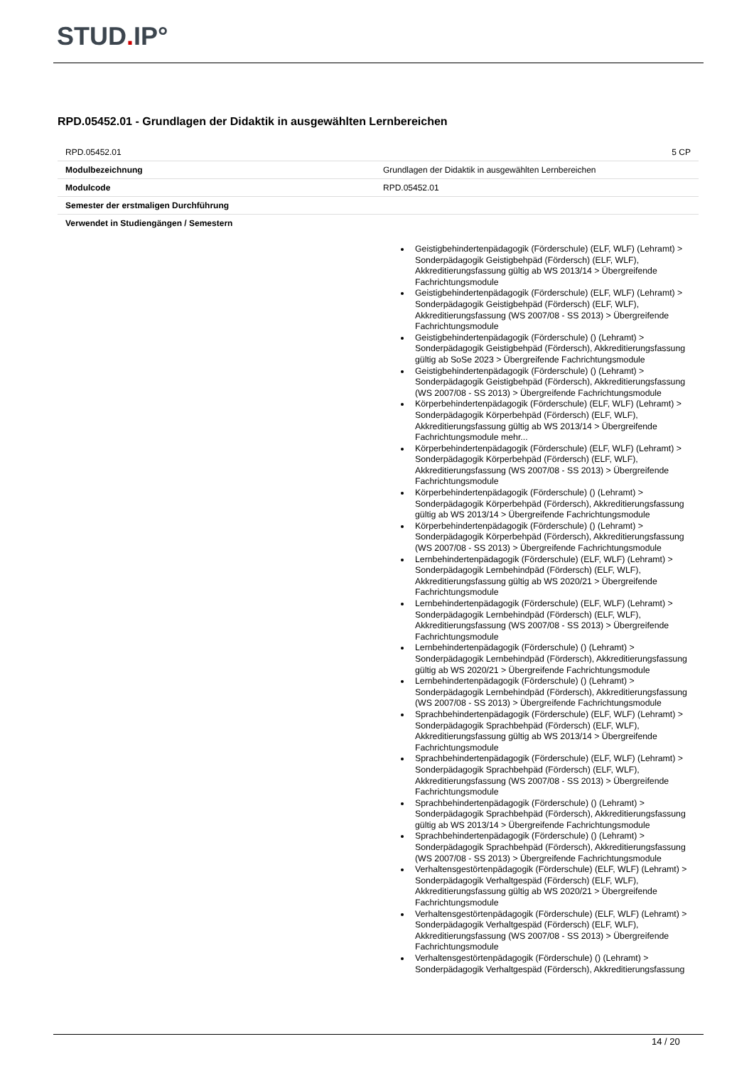STUD. IP°
RPD.05452.01 - Grundlagen der Didaktik in ausgewählten Lernbereichen
| RPD.05452.01 | 5 CP |
| Modulbezeichnung | Grundlagen der Didaktik in ausgewählten Lernbereichen |
| Modulcode | RPD.05452.01 |
| Semester der erstmaligen Durchführung | |
| Verwendet in Studiengängen / Semestern | |
| | Geistigbehindertenpädagogik (Förderschule) (ELF, WLF) (Lehramt) > Sonderpädagogik Geistigbehpäd (Fördersch) (ELF, WLF), Akkreditierungsfassung gültig ab WS 2013/14 > Übergreifende Fachrichtungsmodule Geistigbehindertenpädagogik (Förderschule) (ELF, WLF) (Lehramt) > Sonderpädagogik Geistigbehpäd (Fördersch) (ELF, WLF), Akkreditierungsfassung (WS 2007/08 - SS 2013) > Übergreifende Fachrichtungsmodule Geistigbehindertenpädagogik (Förderschule) () (Lehramt) > Sonderpädagogik Geistigbehpäd (Fördersch), Akkreditierungsfassung gültig ab SoSe 2023 > Übergreifende Fachrichtungsmodule Geistigbehindertenpädagogik (Förderschule) () (Lehramt) > Sonderpädagogik Geistigbehpäd (Fördersch), Akkreditierungsfassung (WS 2007/08 - SS 2013) > Übergreifende Fachrichtungsmodule Körperbehindertenpädagogik (Förderschule) (ELF, WLF) (Lehramt) > Sonderpädagogik Körperbehpäd (Fördersch) (ELF, WLF), Akkreditierungsfassung gültig ab WS 2013/14 > Übergreifende Fachrichtungsmodule mehr... Körperbehindertenpädagogik (Förderschule) (ELF, WLF) (Lehramt) > Sonderpädagogik Körperbehpäd (Fördersch) (ELF, WLF), Akkreditierungsfassung (WS 2007/08 - SS 2013) > Übergreifende Fachrichtungsmodule Körperbehindertenpädagogik (Förderschule) () (Lehramt) > Sonderpädagogik Körperbehpäd (Fördersch), Akkreditierungsfassung gültig ab WS 2013/14 > Übergreifende Fachrichtungsmodule Körperbehindertenpädagogik (Förderschule) () (Lehramt) > Sonderpädagogik Körperbehpäd (Fördersch), Akkreditierungsfassung (WS 2007/08 - SS 2013) > Übergreifende Fachrichtungsmodule Lernbehindertenpädagogik (Förderschule) (ELF, WLF) (Lehramt) > Sonderpädagogik Lernbehindpäd (Fördersch) (ELF, WLF), Akkreditierungsfassung gültig ab WS 2020/21 > Übergreifende Fachrichtungsmodule Lernbehindertenpädagogik (Förderschule) (ELF, WLF) (Lehramt) > Sonderpädagogik Lernbehindpäd (Fördersch) (ELF, WLF), Akkreditierungsfassung (WS 2007/08 - SS 2013) > Übergreifende Fachrichtungsmodule Lernbehindertenpädagogik (Förderschule) () (Lehramt) > Sonderpädagogik Lernbehindpäd (Fördersch), Akkreditierungsfassung gültig ab WS 2020/21 > Übergreifende Fachrichtungsmodule Lernbehindertenpädagogik (Förderschule) () (Lehramt) > Sonderpädagogik Lernbehindpäd (Fördersch), Akkreditierungsfassung (WS 2007/08 - SS 2013) > Übergreifende Fachrichtungsmodule Sprachbehindertenpädagogik (Förderschule) (ELF, WLF) (Lehramt) > Sonderpädagogik Sprachbehpäd (Fördersch) (ELF, WLF), Akkreditierungsfassung gültig ab WS 2013/14 > Übergreifende Fachrichtungsmodule Sprachbehindertenpädagogik (Förderschule) (ELF, WLF) (Lehramt) > Sonderpädagogik Sprachbehpäd (Fördersch) (ELF, WLF), Akkreditierungsfassung (WS 2007/08 - SS 2013) > Übergreifende Fachrichtungsmodule Sprachbehindertenpädagogik (Förderschule) () (Lehramt) > Sonderpädagogik Sprachbehpäd (Fördersch), Akkreditierungsfassung gültig ab WS 2013/14 > Übergreifende Fachrichtungsmodule Sprachbehindertenpädagogik (Förderschule) () (Lehramt) > Sonderpädagogik Sprachbehpäd (Fördersch), Akkreditierungsfassung (WS 2007/08 - SS 2013) > Übergreifende Fachrichtungsmodule Verhaltensgestörtenpädagogik (Förderschule) (ELF, WLF) (Lehramt) > Sonderpädagogik Verhaltgespäd (Fördersch) (ELF, WLF), Akkreditierungsfassung gültig ab WS 2020/21 > Übergreifende Fachrichtungsmodule Verhaltensgestörtenpädagogik (Förderschule) (ELF, WLF) (Lehramt) > Sonderpädagogik Verhaltgespäd (Fördersch) (ELF, WLF), Akkreditierungsfassung (WS 2007/08 - SS 2013) > Übergreifende Fachrichtungsmodule Verhaltensgestörtenpädagogik (Förderschule) () (Lehramt) > Sonderpädagogik Verhaltgespäd (Fördersch), Akkreditierungsfassung |
14 / 20